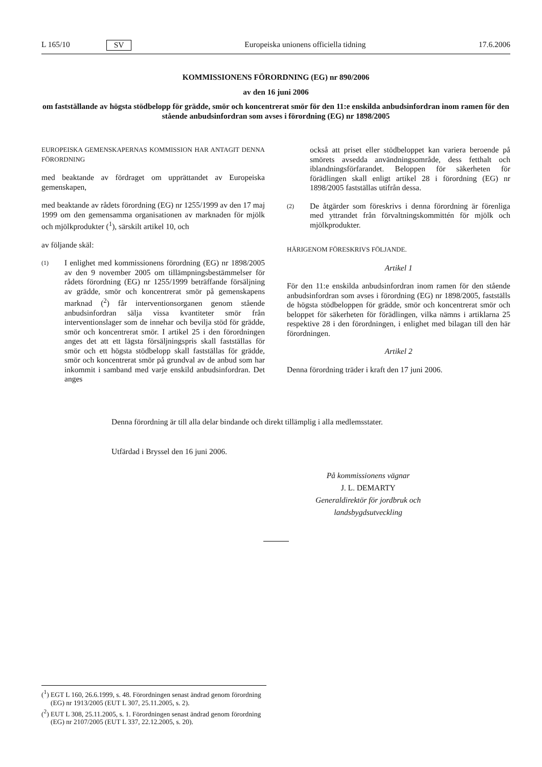L 165/10 SV Europeiska unionens officiella tidning 17.6.2006
KOMMISSIONENS FÖRORDNING (EG) nr 890/2006
av den 16 juni 2006
om fastställande av högsta stödbelopp för grädde, smör och koncentrerat smör för den 11:e enskilda anbudsinfordran inom ramen för den stående anbudsinfordran som avses i förordning (EG) nr 1898/2005
EUROPEISKA GEMENSKAPERNAS KOMMISSION HAR ANTAGIT DENNA FÖRORDNING
med beaktande av fördraget om upprättandet av Europeiska gemenskapen,
med beaktande av rådets förordning (EG) nr 1255/1999 av den 17 maj 1999 om den gemensamma organisationen av marknaden för mjölk och mjölkprodukter (<sup>1</sup>), särskilt artikel 10, och
av följande skäl:
(1) I enlighet med kommissionens förordning (EG) nr 1898/2005 av den 9 november 2005 om tillämpningsbestämmelser för rådets förordning (EG) nr 1255/1999 beträffande försäljning av grädde, smör och koncentrerat smör på gemenskapens marknad (<sup>2</sup>) får interventionsorganen genom stående anbudsinfordran sälja vissa kvantiteter smör från interventionslager som de innehar och bevilja stöd för grädde, smör och koncentrerat smör. I artikel 25 i den förordningen anges det att ett lägsta försäljningspris skall fastställas för smör och ett högsta stödbelopp skall fastställas för grädde, smör och koncentrerat smör på grundval av de anbud som har inkommit i samband med varje enskild anbudsinfordran. Det anges
också att priset eller stödbeloppet kan variera beroende på smörets avsedda användningsområde, dess fetthalt och iblandningsförfarandet. Beloppen för säkerheten för förädlingen skall enligt artikel 28 i förordning (EG) nr 1898/2005 fastställas utifrån dessa.
(2) De åtgärder som föreskrivs i denna förordning är förenliga med yttrandet från förvaltningskommittén för mjölk och mjölkprodukter.
HÄRIGENOM FÖRESKRIVS FÖLJANDE.
Artikel 1
För den 11:e enskilda anbudsinfordran inom ramen för den stående anbudsinfordran som avses i förordning (EG) nr 1898/2005, fastställs de högsta stödbeloppen för grädde, smör och koncentrerat smör och beloppet för säkerheten för förädlingen, vilka nämns i artiklarna 25 respektive 28 i den förordningen, i enlighet med bilagan till den här förordningen.
Artikel 2
Denna förordning träder i kraft den 17 juni 2006.
Denna förordning är till alla delar bindande och direkt tillämplig i alla medlemsstater.
Utfärdad i Bryssel den 16 juni 2006.
På kommissionens vägnar
J. L. DEMARTY
Generaldirektör för jordbruk och
landsbygdsutveckling
(<sup>1</sup>) EGT L 160, 26.6.1999, s. 48. Förordningen senast ändrad genom förordning (EG) nr 1913/2005 (EUT L 307, 25.11.2005, s. 2).
(<sup>2</sup>) EUT L 308, 25.11.2005, s. 1. Förordningen senast ändrad genom förordning (EG) nr 2107/2005 (EUT L 337, 22.12.2005, s. 20).